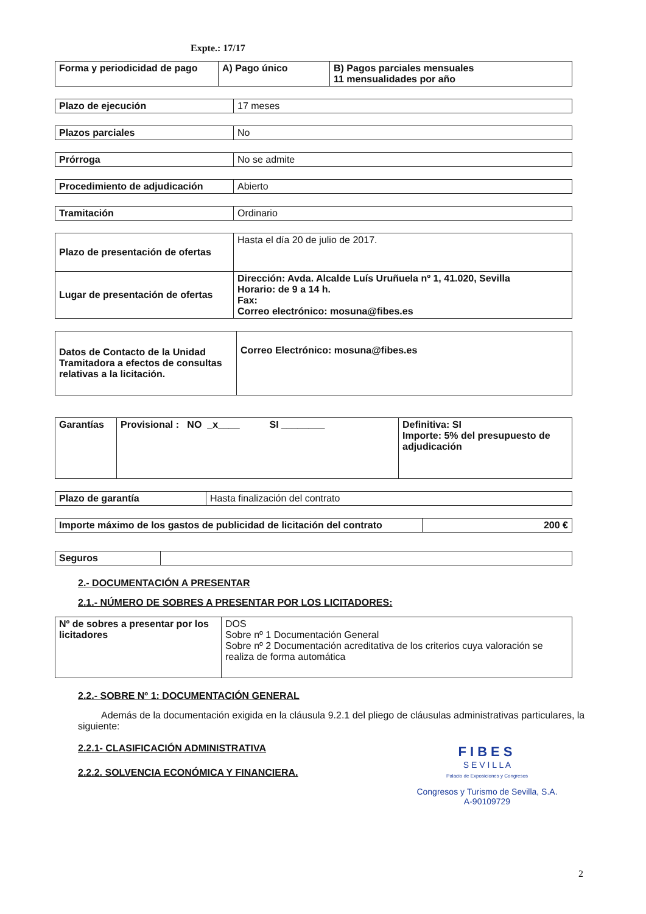Expte.: 17/17
| Forma y periodicidad de pago | A) Pago único | B) Pagos parciales mensuales 11 mensualidades por año |
| Plazo de ejecución | 17 meses |
| Plazos parciales | No |
| Prórroga | No se admite |
| Procedimiento de adjudicación | Abierto |
| Tramitación | Ordinario |
| Plazo de presentación de ofertas | Hasta el día 20 de julio de 2017. |
| Lugar de presentación de ofertas | Dirección: Avda. Alcalde Luís Uruñuela nº 1, 41.020, Sevilla Horario: de 9 a 14 h. Fax: Correo electrónico: mosuna@fibes.es |
| Datos de Contacto de la Unidad Tramitadora a efectos de consultas relativas a la licitación. | Correo Electrónico: mosuna@fibes.es |
| Garantías | Provisional : NO _x____ SI ________ | Definitiva: SI Importe: 5% del presupuesto de adjudicación |
| Plazo de garantía | Hasta finalización del contrato |
| Importe máximo de los gastos de publicidad de licitación del contrato | 200 € |
| Seguros | |
2.- DOCUMENTACIÓN A PRESENTAR
2.1.- NÚMERO DE SOBRES A PRESENTAR POR LOS LICITADORES:
| Nº de sobres a presentar por los licitadores | DOS Sobre nº 1 Documentación General Sobre nº 2 Documentación acreditativa de los criterios cuya valoración se realiza de forma automática |
2.2.- SOBRE Nº 1: DOCUMENTACIÓN GENERAL
Además de la documentación exigida en la cláusula 9.2.1 del pliego de cláusulas administrativas particulares, la siguiente:
2.2.1- CLASIFICACIÓN ADMINISTRATIVA
FIBES
S E V I L L A
Palacio de Exposiciones y Congresos
2.2.2. SOLVENCIA ECONÓMICA Y FINANCIERA.
Congresos y Turismo de Sevilla, S.A.
A-90109729
2